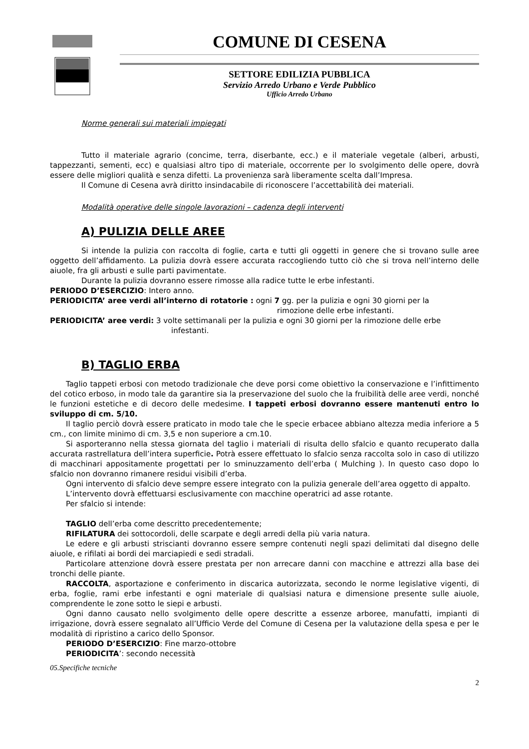COMUNE DI CESENA
SETTORE EDILIZIA PUBBLICA
Servizio Arredo Urbano e Verde Pubblico
Ufficio Arredo Urbano
Norme generali sui materiali impiegati
Tutto il materiale agrario (concime, terra, diserbante, ecc.) e il materiale vegetale (alberi, arbusti, tappezzanti, sementi, ecc) e qualsiasi altro tipo di materiale, occorrente per lo svolgimento delle opere, dovrà essere delle migliori qualità e senza difetti. La provenienza sarà liberamente scelta dall’Impresa.
Il Comune di Cesena avrà diritto insindacabile di riconoscere l’accettabilità dei materiali.
Modalità operative delle singole lavorazioni – cadenza degli interventi
A) PULIZIA DELLE AREE
Si intende la pulizia con raccolta di foglie, carta e tutti gli oggetti in genere che si trovano sulle aree oggetto dell’affidamento. La pulizia dovrà essere accurata raccogliendo tutto ciò che si trova nell’interno delle aiuole, fra gli arbusti e sulle parti pavimentate.
Durante la pulizia dovranno essere rimosse alla radice tutte le erbe infestanti.
PERIODO D’ESERCIZIO: Intero anno.
PERIODICITA’ aree verdi all’interno di rotatorie : ogni 7 gg. per la pulizia e ogni 30 giorni per la
rimozione delle erbe infestanti.
PERIODICITA’ aree verdi: 3 volte settimanali per la pulizia e ogni 30 giorni per la rimozione delle erbe
infestanti.
B) TAGLIO ERBA
Taglio tappeti erbosi con metodo tradizionale che deve porsi come obiettivo la conservazione e l’infittimento del cotico erboso, in modo tale da garantire sia la preservazione del suolo che la fruibilità delle aree verdi, nonché le funzioni estetiche e di decoro delle medesime. I tappeti erbosi dovranno essere mantenuti entro lo sviluppo di cm. 5/10.
Il taglio perciò dovrà essere praticato in modo tale che le specie erbacee abbiano altezza media inferiore a 5 cm., con limite minimo di cm. 3,5 e non superiore a cm.10.
Si asporteranno nella stessa giornata del taglio i materiali di risulta dello sfalcio e quanto recuperato dalla accurata rastrellatura dell’intera superficie. Potrà essere effettuato lo sfalcio senza raccolta solo in caso di utilizzo di macchinari appositamente progettati per lo sminuzzamento dell’erba ( Mulching ). In questo caso dopo lo sfalcio non dovranno rimanere residui visibili d’erba.
Ogni intervento di sfalcio deve sempre essere integrato con la pulizia generale dell’area oggetto di appalto.
L’intervento dovrà effettuarsi esclusivamente con macchine operatrici ad asse rotante.
Per sfalcio si intende:
TAGLIO dell’erba come descritto precedentemente;
RIFILATURA dei sottocordoli, delle scarpate e degli arredi della più varia natura.
Le edere e gli arbusti striscianti dovranno essere sempre contenuti negli spazi delimitati dal disegno delle aiuole, e rifilati ai bordi dei marciapiedi e sedi stradali.
Particolare attenzione dovrà essere prestata per non arrecare danni con macchine e attrezzi alla base dei tronchi delle piante.
RACCOLTA, asportazione e conferimento in discarica autorizzata, secondo le norme legislative vigenti, di erba, foglie, rami erbe infestanti e ogni materiale di qualsiasi natura e dimensione presente sulle aiuole, comprendente le zone sotto le siepi e arbusti.
Ogni danno causato nello svolgimento delle opere descritte a essenze arboree, manufatti, impianti di irrigazione, dovrà essere segnalato all’Ufficio Verde del Comune di Cesena per la valutazione della spesa e per le modalità di ripristino a carico dello Sponsor.
PERIODO D’ESERCIZIO: Fine marzo-ottobre
PERIODICITA’: secondo necessità
05.Specifiche tecniche
2